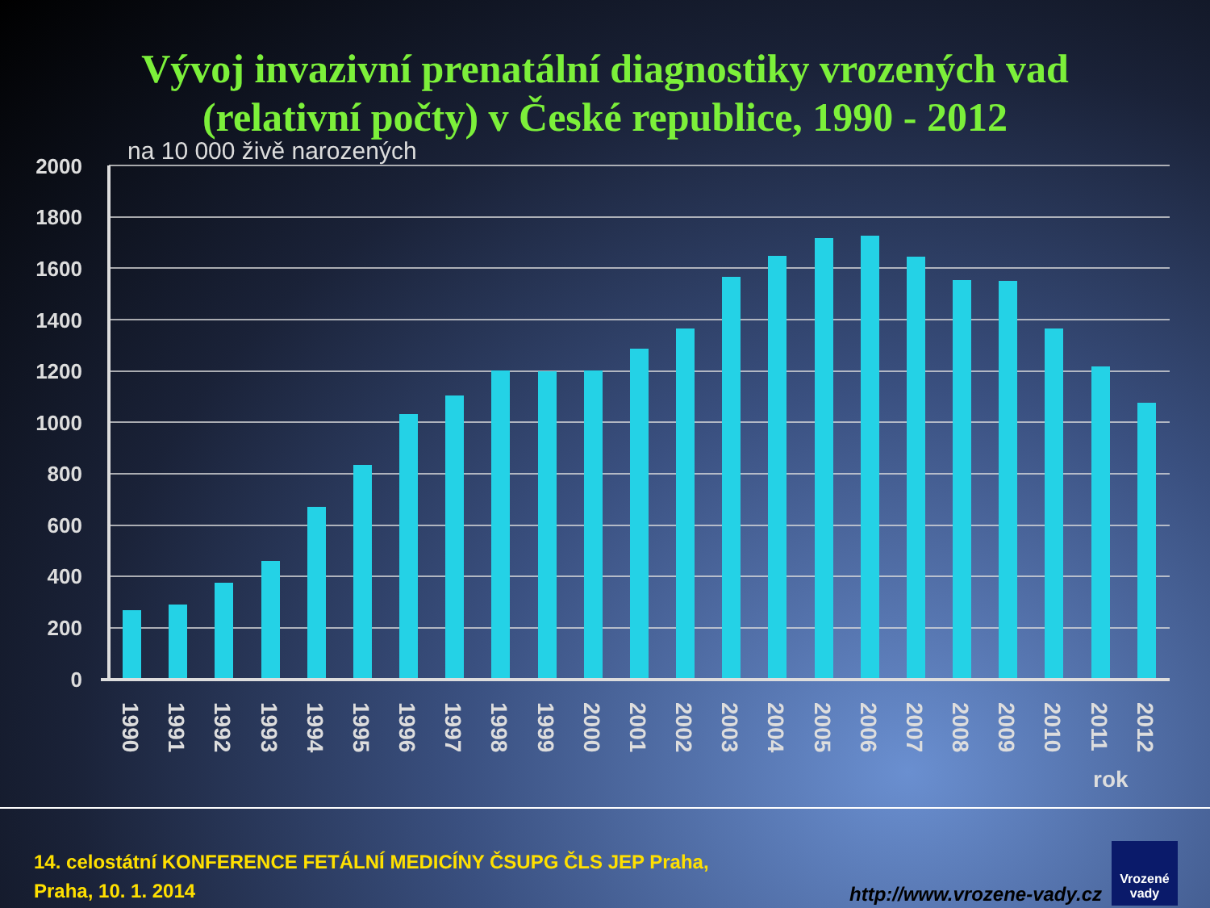Vývoj invazivní prenatální diagnostiky vrozených vad
(relativní počty) v České republice, 1990 - 2012
na 10 000 živě narozených
2000
1800
1600
1400
1200
1000
800
600
400
200
0
1990
1991
1992
1993
1994
1995
1996
1997
1998
1999
2000
2001
2002
2003
2004
2005
2006
2007
2008
2009
2010
2011
2012
rok
14. celostátní KONFERENCE FETÁLNÍ MEDICÍNY ČSUPG ČLS JEP Praha,
Praha, 10. 1. 2014
http://www.vrozene-vady.cz
Vrozené
vady